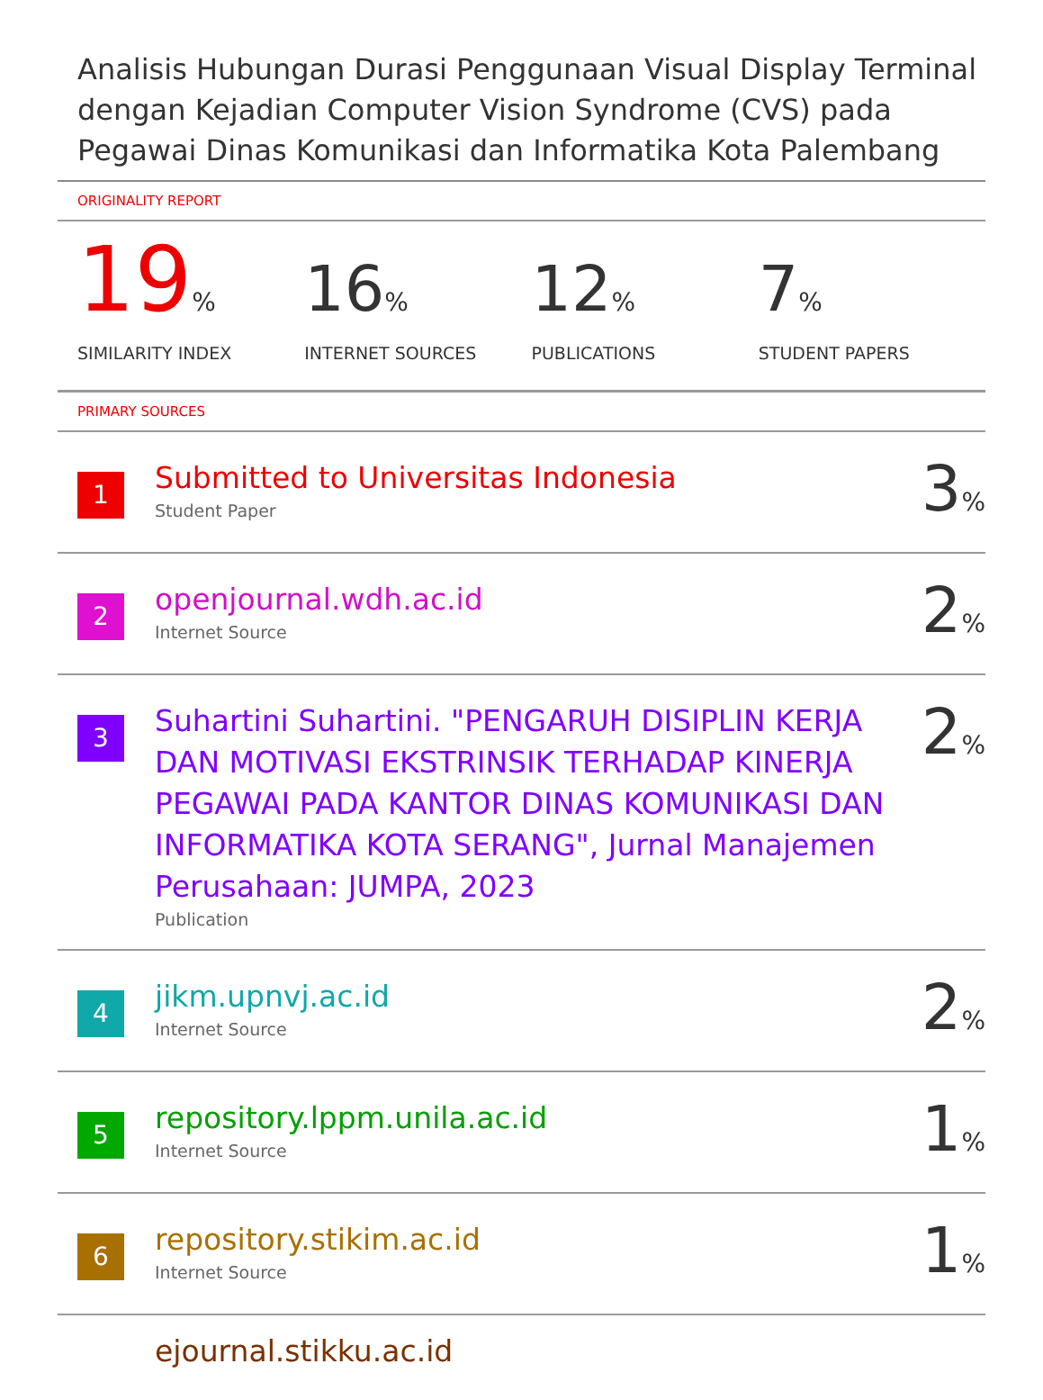Analisis Hubungan Durasi Penggunaan Visual Display Terminal dengan Kejadian Computer Vision Syndrome (CVS) pada Pegawai Dinas Komunikasi dan Informatika Kota Palembang
ORIGINALITY REPORT
19%
SIMILARITY INDEX
16%
INTERNET SOURCES
12%
PUBLICATIONS
7%
STUDENT PAPERS
PRIMARY SOURCES
1
Submitted to Universitas Indonesia
Student Paper
3%
2
openjournal.wdh.ac.id
Internet Source
2%
3
Suhartini Suhartini. "PENGARUH DISIPLIN KERJA DAN MOTIVASI EKSTRINSIK TERHADAP KINERJA PEGAWAI PADA KANTOR DINAS KOMUNIKASI DAN INFORMATIKA KOTA SERANG", Jurnal Manajemen Perusahaan: JUMPA, 2023
Publication
2%
4
jikm.upnvj.ac.id
Internet Source
2%
5
repository.lppm.unila.ac.id
Internet Source
1%
6
repository.stikim.ac.id
Internet Source
1%
ejournal.stikku.ac.id